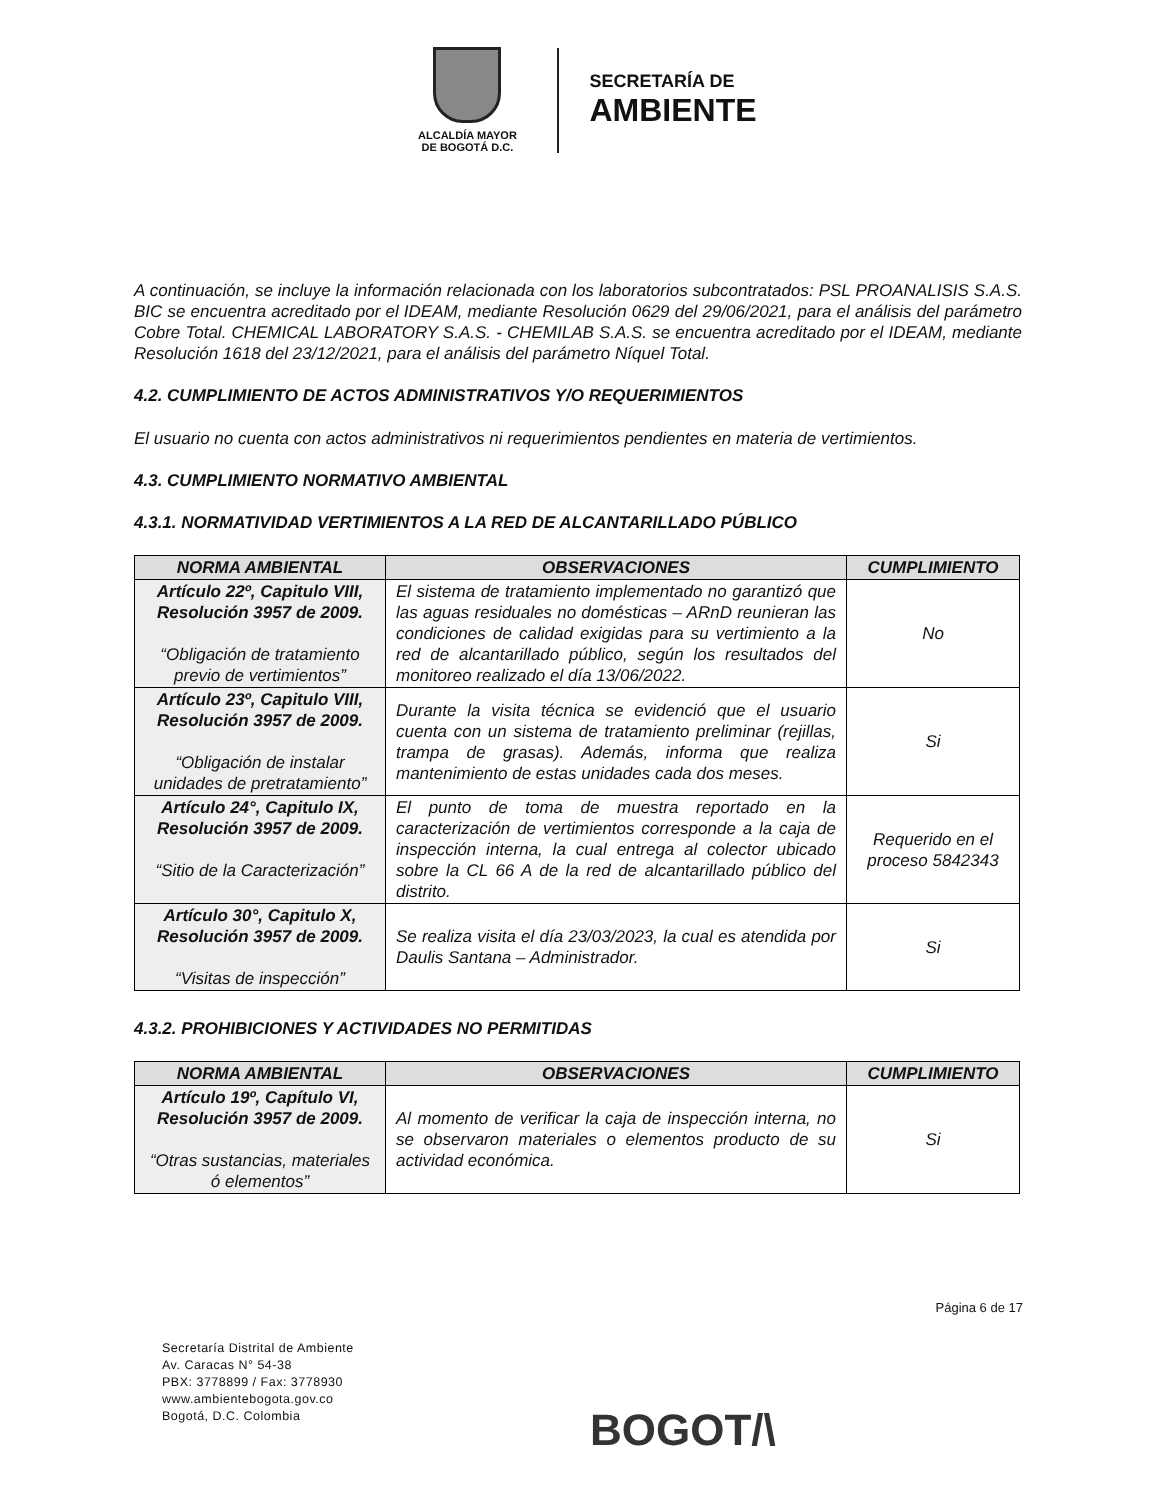ALCALDÍA MAYOR
DE BOGOTÁ D.C.
SECRETARÍA DE
AMBIENTE
A continuación, se incluye la información relacionada con los laboratorios subcontratados: PSL PROANALISIS S.A.S. BIC se encuentra acreditado por el IDEAM, mediante Resolución 0629 del 29/06/2021, para el análisis del parámetro Cobre Total. CHEMICAL LABORATORY S.A.S. - CHEMILAB S.A.S. se encuentra acreditado por el IDEAM, mediante Resolución 1618 del 23/12/2021, para el análisis del parámetro Níquel Total.
4.2. CUMPLIMIENTO DE ACTOS ADMINISTRATIVOS Y/O REQUERIMIENTOS
El usuario no cuenta con actos administrativos ni requerimientos pendientes en materia de vertimientos.
4.3. CUMPLIMIENTO NORMATIVO AMBIENTAL
4.3.1. NORMATIVIDAD VERTIMIENTOS A LA RED DE ALCANTARILLADO PÚBLICO
| NORMA AMBIENTAL | OBSERVACIONES | CUMPLIMIENTO |
| --- | --- | --- |
| Artículo 22º, Capitulo VIII, Resolución 3957 de 2009. “Obligación de tratamiento previo de vertimientos” | El sistema de tratamiento implementado no garantizó que las aguas residuales no domésticas – ARnD reunieran las condiciones de calidad exigidas para su vertimiento a la red de alcantarillado público, según los resultados del monitoreo realizado el día 13/06/2022. | No |
| Artículo 23º, Capitulo VIII, Resolución 3957 de 2009. “Obligación de instalar unidades de pretratamiento” | Durante la visita técnica se evidenció que el usuario cuenta con un sistema de tratamiento preliminar (rejillas, trampa de grasas). Además, informa que realiza mantenimiento de estas unidades cada dos meses. | Si |
| Artículo 24°, Capitulo IX, Resolución 3957 de 2009. “Sitio de la Caracterización” | El punto de toma de muestra reportado en la caracterización de vertimientos corresponde a la caja de inspección interna, la cual entrega al colector ubicado sobre la CL 66 A de la red de alcantarillado público del distrito. | Requerido en el proceso 5842343 |
| Artículo 30°, Capitulo X, Resolución 3957 de 2009. “Visitas de inspección” | Se realiza visita el día 23/03/2023, la cual es atendida por Daulis Santana – Administrador. | Si |
4.3.2. PROHIBICIONES Y ACTIVIDADES NO PERMITIDAS
| NORMA AMBIENTAL | OBSERVACIONES | CUMPLIMIENTO |
| --- | --- | --- |
| Artículo 19º, Capítulo VI, Resolución 3957 de 2009. “Otras sustancias, materiales ó elementos” | Al momento de verificar la caja de inspección interna, no se observaron materiales o elementos producto de su actividad económica. | Si |
Página 6 de 17
Secretaría Distrital de Ambiente
Av. Caracas N° 54-38
PBX: 3778899 / Fax: 3778930
www.ambientebogota.gov.co
Bogotá, D.C. Colombia
BOGOT/\